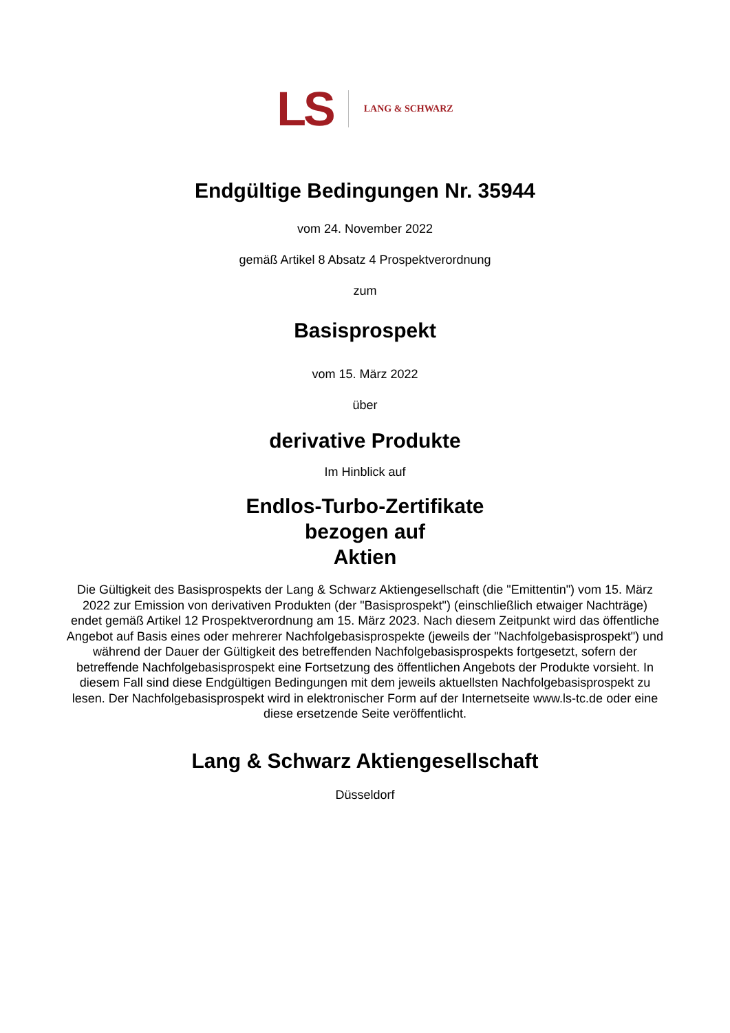LS LANG & SCHWARZ
Endgültige Bedingungen Nr. 35944
vom 24. November 2022
gemäß Artikel 8 Absatz 4 Prospektverordnung
zum
Basisprospekt
vom 15. März 2022
über
derivative Produkte
Im Hinblick auf
Endlos-Turbo-Zertifikate
bezogen auf
Aktien
Die Gültigkeit des Basisprospekts der Lang & Schwarz Aktiengesellschaft (die "Emittentin") vom 15. März 2022 zur Emission von derivativen Produkten (der "Basisprospekt") (einschließlich etwaiger Nachträge) endet gemäß Artikel 12 Prospektverordnung am 15. März 2023. Nach diesem Zeitpunkt wird das öffentliche Angebot auf Basis eines oder mehrerer Nachfolgebasisprospekte (jeweils der "Nachfolgebasisprospekt") und während der Dauer der Gültigkeit des betreffenden Nachfolgebasisprospekts fortgesetzt, sofern der betreffende Nachfolgebasisprospekt eine Fortsetzung des öffentlichen Angebots der Produkte vorsieht. In diesem Fall sind diese Endgültigen Bedingungen mit dem jeweils aktuellsten Nachfolgebasisprospekt zu lesen. Der Nachfolgebasisprospekt wird in elektronischer Form auf der Internetseite www.ls-tc.de oder eine diese ersetzende Seite veröffentlicht.
Lang & Schwarz Aktiengesellschaft
Düsseldorf